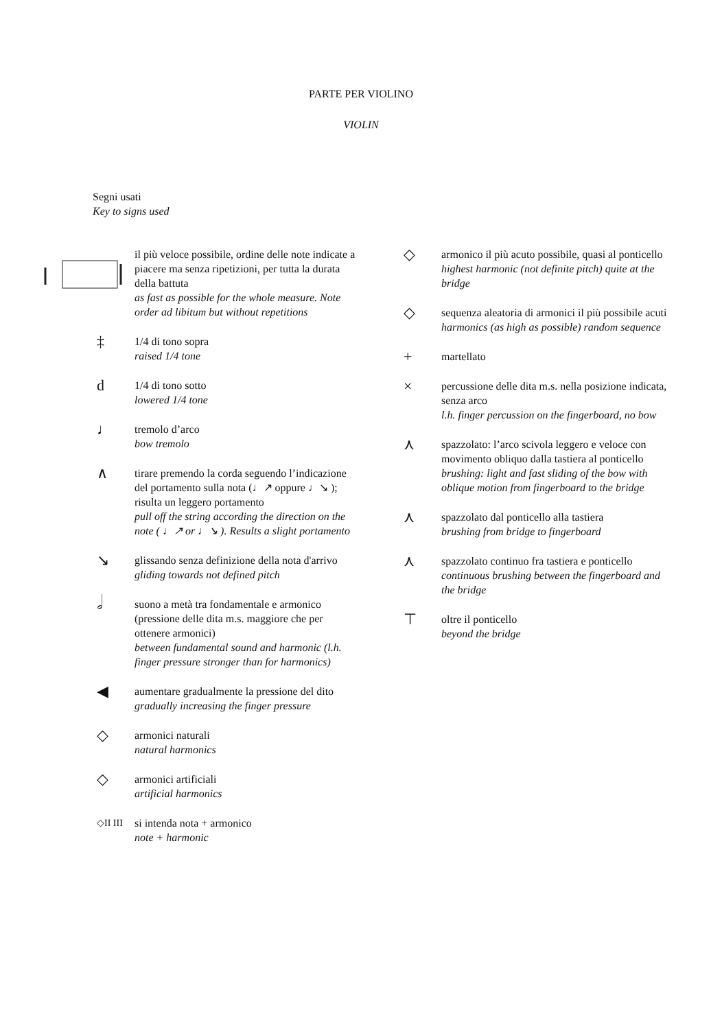PARTE PER VIOLINO
VIOLIN
Segni usati
Key to signs used
il più veloce possibile, ordine delle note indicate a piacere ma senza ripetizioni, per tutta la durata della battuta
as fast as possible for the whole measure. Note order ad libitum but without repetitions
‡ 1/4 di tono sopra
raised 1/4 tone
d 1/4 di tono sotto
lowered 1/4 tone
♩ tremolo d’arco
bow tremolo
∧ tirare premendo la corda seguendo l’indicazione del portamento sulla nota (♩↗ oppure ♩↘ ); risulta un leggero portamento
pull off the string according the direction on the note ( ♩↗ or ♩↘ ). Results a slight portamento
↘ glissando senza definizione della nota d'arrivo
gliding towards not defined pitch
𝅗𝅥 suono a metà tra fondamentale e armonico (pressione delle dita m.s. maggiore che per ottenere armonici)
between fundamental sound and harmonic (l.h. finger pressure stronger than for harmonics)
◀ aumentare gradualmente la pressione del dito
gradually increasing the finger pressure
◇ armonici naturali
natural harmonics
◇ armonici artificiali
artificial harmonics
◇II III si intenda nota + armonico
note + harmonic
◇ armonico il più acuto possibile, quasi al ponticello
highest harmonic (not definite pitch) quite at the bridge
◇ sequenza aleatoria di armonici il più possibile acuti
harmonics (as high as possible) random sequence
+ martellato
× percussione delle dita m.s. nella posizione indicata, senza arco
l.h. finger percussion on the fingerboard, no bow
⋏ spazzolato: l’arco scivola leggero e veloce con movimento obliquo dalla tastiera al ponticello
brushing: light and fast sliding of the bow with oblique motion from fingerboard to the bridge
⋏ spazzolato dal ponticello alla tastiera
brushing from bridge to fingerboard
⋏ spazzolato continuo fra tastiera e ponticello
continuous brushing between the fingerboard and the bridge
⊤ oltre il ponticello
beyond the bridge